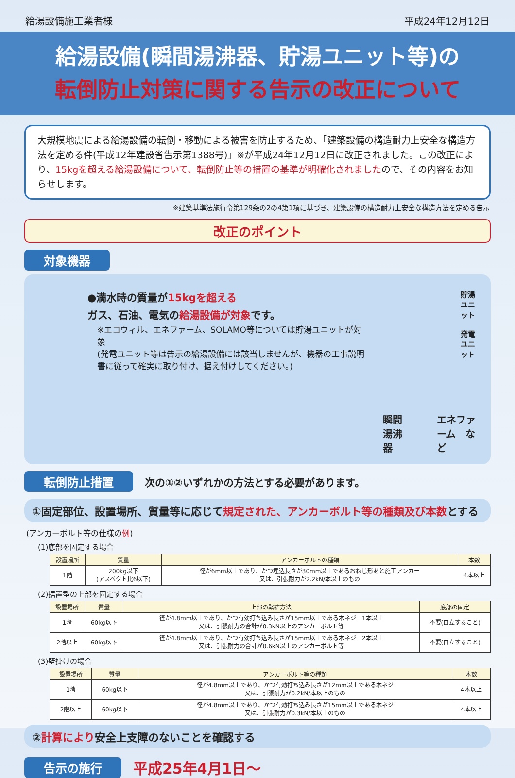給湯設備施工業者様 平成24年12月12日
給湯設備(瞬間湯沸器、貯湯ユニット等)の
転倒防止対策に関する告示の改正について
大規模地震による給湯設備の転倒・移動による被害を防止するため、「建築設備の構造耐力上安全な構造方法を定める件(平成12年建設省告示第1388号)」※が平成24年12月12日に改正されました。この改正により、15kgを超える給湯設備について、転倒防止等の措置の基準が明確化されましたので、その内容をお知らせします。
※建築基準法施行令第129条の2の4第1項に基づき、建築設備の構造耐力上安全な構造方法を定める告示
改正のポイント
対象機器
●満水時の質量が15kgを超える
ガス、石油、電気の給湯設備が対象です。
※エコウィル、エネファーム、SOLAMO等については貯湯ユニットが対象
(発電ユニット等は告示の給湯設備には該当しませんが、機器の工事説明書に従って確実に取り付け、据え付けしてください。)
貯湯ユニット
発電ユニット
瞬間湯沸器 エネファーム　など
転倒防止措置 次の①②いずれかの方法とする必要があります。
①固定部位、設置場所、質量等に応じて規定された、アンカーボルト等の種類及び本数とする
(アンカーボルト等の仕様の例)
(1)底部を固定する場合
| 設置場所 | 質量 | アンカーボルトの種類 | 本数 |
| --- | --- | --- | --- |
| 1階 | 200kg以下 (アスペクト比6以下) | 径が6mm以上であり、かつ埋込長さが30mm以上であるおねじ形あと施工アンカー 又は、引張耐力が2.2kN/本以上のもの | 4本以上 |
(2)据置型の上部を固定する場合
| 設置場所 | 質量 | 上部の緊結方法 | 底部の固定 |
| --- | --- | --- | --- |
| 1階 | 60kg以下 | 径が4.8mm以上であり、かつ有効打ち込み長さが15mm以上である木ネジ 1本以上 又は、引張耐力の合計が0.3kN以上のアンカーボルト等 | 不要(自立すること) |
| 2階以上 | 60kg以下 | 径が4.8mm以上であり、かつ有効打ち込み長さが15mm以上である木ネジ 2本以上 又は、引張耐力の合計が0.6kN以上のアンカーボルト等 | 不要(自立すること) |
(3)壁掛けの場合
| 設置場所 | 質量 | アンカーボルト等の種類 | 本数 |
| --- | --- | --- | --- |
| 1階 | 60kg以下 | 径が4.8mm以上であり、かつ有効打ち込み長さが12mm以上である木ネジ 又は、引張耐力が0.2kN/本以上のもの | 4本以上 |
| 2階以上 | 60kg以下 | 径が4.8mm以上であり、かつ有効打ち込み長さが15mm以上である木ネジ 又は、引張耐力が0.3kN/本以上のもの | 4本以上 |
②計算により安全上支障のないことを確認する
告示の施行 平成25年4月1日～